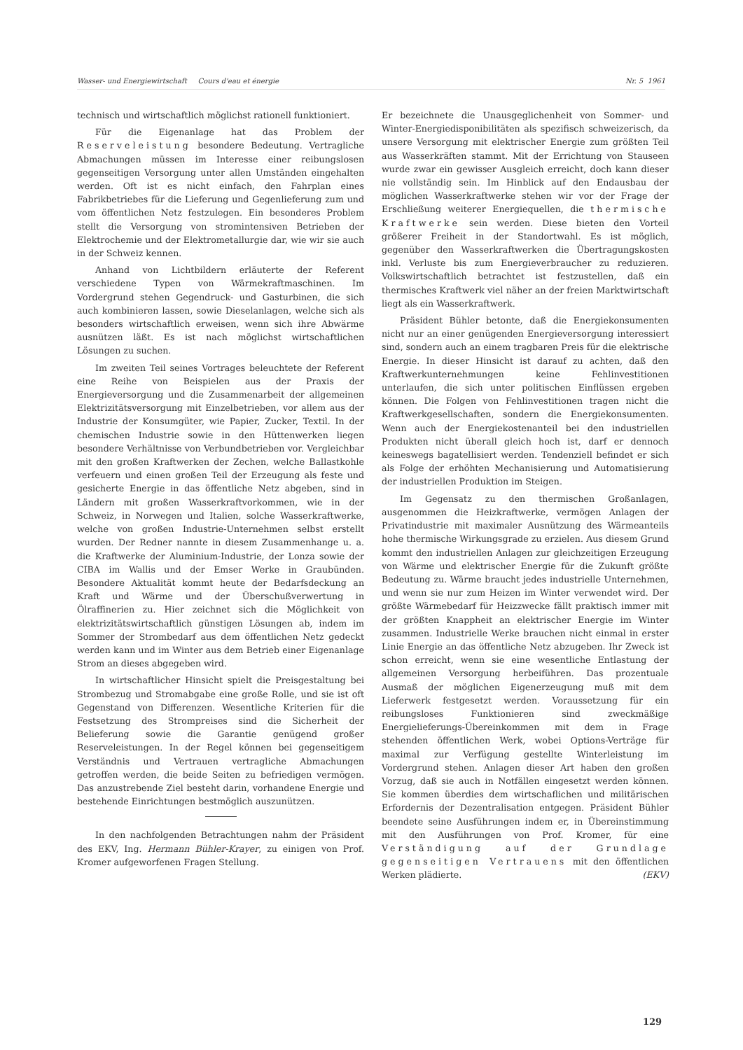Wasser- und Energiewirtschaft Cours d'eau et énergie Nr. 5 1961
technisch und wirtschaftlich möglichst rationell funktioniert.
Für die Eigenanlage hat das Problem der Reserveleistung besondere Bedeutung. Vertragliche Abmachungen müssen im Interesse einer reibungslosen gegenseitigen Versorgung unter allen Umständen eingehalten werden. Oft ist es nicht einfach, den Fahrplan eines Fabrikbetriebes für die Lieferung und Gegenlieferung zum und vom öffentlichen Netz festzulegen. Ein besonderes Problem stellt die Versorgung von stromintensiven Betrieben der Elektrochemie und der Elektrometallurgie dar, wie wir sie auch in der Schweiz kennen.
Anhand von Lichtbildern erläuterte der Referent verschiedene Typen von Wärmekraftmaschinen. Im Vordergrund stehen Gegendruck- und Gasturbinen, die sich auch kombinieren lassen, sowie Dieselanlagen, welche sich als besonders wirtschaftlich erweisen, wenn sich ihre Abwärme ausnützen läßt. Es ist nach möglichst wirtschaftlichen Lösungen zu suchen.
Im zweiten Teil seines Vortrages beleuchtete der Referent eine Reihe von Beispielen aus der Praxis der Energieversorgung und die Zusammenarbeit der allgemeinen Elektrizitätsversorgung mit Einzelbetrieben, vor allem aus der Industrie der Konsumgüter, wie Papier, Zucker, Textil. In der chemischen Industrie sowie in den Hüttenwerken liegen besondere Verhältnisse von Verbundbetrieben vor. Vergleichbar mit den großen Kraftwerken der Zechen, welche Ballastkohle verfeuern und einen großen Teil der Erzeugung als feste und gesicherte Energie in das öffentliche Netz abgeben, sind in Ländern mit großen Wasserkraftvorkommen, wie in der Schweiz, in Norwegen und Italien, solche Wasserkraftwerke, welche von großen Industrie-Unternehmen selbst erstellt wurden. Der Redner nannte in diesem Zusammenhange u. a. die Kraftwerke der Aluminium-Industrie, der Lonza sowie der CIBA im Wallis und der Emser Werke in Graubünden. Besondere Aktualität kommt heute der Bedarfsdeckung an Kraft und Wärme und der Überschußverwertung in Ölraffinerien zu. Hier zeichnet sich die Möglichkeit von elektrizitätswirtschaftlich günstigen Lösungen ab, indem im Sommer der Strombedarf aus dem öffentlichen Netz gedeckt werden kann und im Winter aus dem Betrieb einer Eigenanlage Strom an dieses abgegeben wird.
In wirtschaftlicher Hinsicht spielt die Preisgestaltung bei Strombezug und Stromabgabe eine große Rolle, und sie ist oft Gegenstand von Differenzen. Wesentliche Kriterien für die Festsetzung des Strompreises sind die Sicherheit der Belieferung sowie die Garantie genügend großer Reserveleistungen. In der Regel können bei gegenseitigem Verständnis und Vertrauen vertragliche Abmachungen getroffen werden, die beide Seiten zu befriedigen vermögen. Das anzustrebende Ziel besteht darin, vorhandene Energie und bestehende Einrichtungen bestmöglich auszunützen.
In den nachfolgenden Betrachtungen nahm der Präsident des EKV, Ing. Hermann Bühler-Krayer, zu einigen von Prof. Kromer aufgeworfenen Fragen Stellung.
Er bezeichnete die Unausgeglichenheit von Sommer- und Winter-Energiedisponibilitäten als spezifisch schweizerisch, da unsere Versorgung mit elektrischer Energie zum größten Teil aus Wasserkräften stammt. Mit der Errichtung von Stauseen wurde zwar ein gewisser Ausgleich erreicht, doch kann dieser nie vollständig sein. Im Hinblick auf den Endausbau der möglichen Wasserkraftwerke stehen wir vor der Frage der Erschließung weiterer Energiequellen, die thermische Kraftwerke sein werden. Diese bieten den Vorteil größerer Freiheit in der Standortwahl. Es ist möglich, gegenüber den Wasserkraftwerken die Übertragungskosten inkl. Verluste bis zum Energieverbraucher zu reduzieren. Volkswirtschaftlich betrachtet ist festzustellen, daß ein thermisches Kraftwerk viel näher an der freien Marktwirtschaft liegt als ein Wasserkraftwerk.
Präsident Bühler betonte, daß die Energiekonsumenten nicht nur an einer genügenden Energieversorgung interessiert sind, sondern auch an einem tragbaren Preis für die elektrische Energie. In dieser Hinsicht ist darauf zu achten, daß den Kraftwerkunternehmungen keine Fehlinvestitionen unterlaufen, die sich unter politischen Einflüssen ergeben können. Die Folgen von Fehlinvestitionen tragen nicht die Kraftwerkgesellschaften, sondern die Energiekonsumenten. Wenn auch der Energiekostenanteil bei den industriellen Produkten nicht überall gleich hoch ist, darf er dennoch keineswegs bagatellisiert werden. Tendenziell befindet er sich als Folge der erhöhten Mechanisierung und Automatisierung der industriellen Produktion im Steigen.
Im Gegensatz zu den thermischen Großanlagen, ausgenommen die Heizkraftwerke, vermögen Anlagen der Privatindustrie mit maximaler Ausnützung des Wärmeanteils hohe thermische Wirkungsgrade zu erzielen. Aus diesem Grund kommt den industriellen Anlagen zur gleichzeitigen Erzeugung von Wärme und elektrischer Energie für die Zukunft größte Bedeutung zu. Wärme braucht jedes industrielle Unternehmen, und wenn sie nur zum Heizen im Winter verwendet wird. Der größte Wärmebedarf für Heizzwecke fällt praktisch immer mit der größten Knappheit an elektrischer Energie im Winter zusammen. Industrielle Werke brauchen nicht einmal in erster Linie Energie an das öffentliche Netz abzugeben. Ihr Zweck ist schon erreicht, wenn sie eine wesentliche Entlastung der allgemeinen Versorgung herbeiführen. Das prozentuale Ausmaß der möglichen Eigenerzeugung muß mit dem Lieferwerk festgesetzt werden. Voraussetzung für ein reibungsloses Funktionieren sind zweckmäßige Energielieferungs-Übereinkommen mit dem in Frage stehenden öffentlichen Werk, wobei Options-Verträge für maximal zur Verfügung gestellte Winterleistung im Vordergrund stehen. Anlagen dieser Art haben den großen Vorzug, daß sie auch in Notfällen eingesetzt werden können. Sie kommen überdies dem wirtschaflichen und militärischen Erfordernis der Dezentralisation entgegen. Präsident Bühler beendete seine Ausführungen indem er, in Übereinstimmung mit den Ausführungen von Prof. Kromer, für eine Verständigung auf der Grundlage gegenseitigen Vertrauens mit den öffentlichen Werken plädierte. (EKV)
129